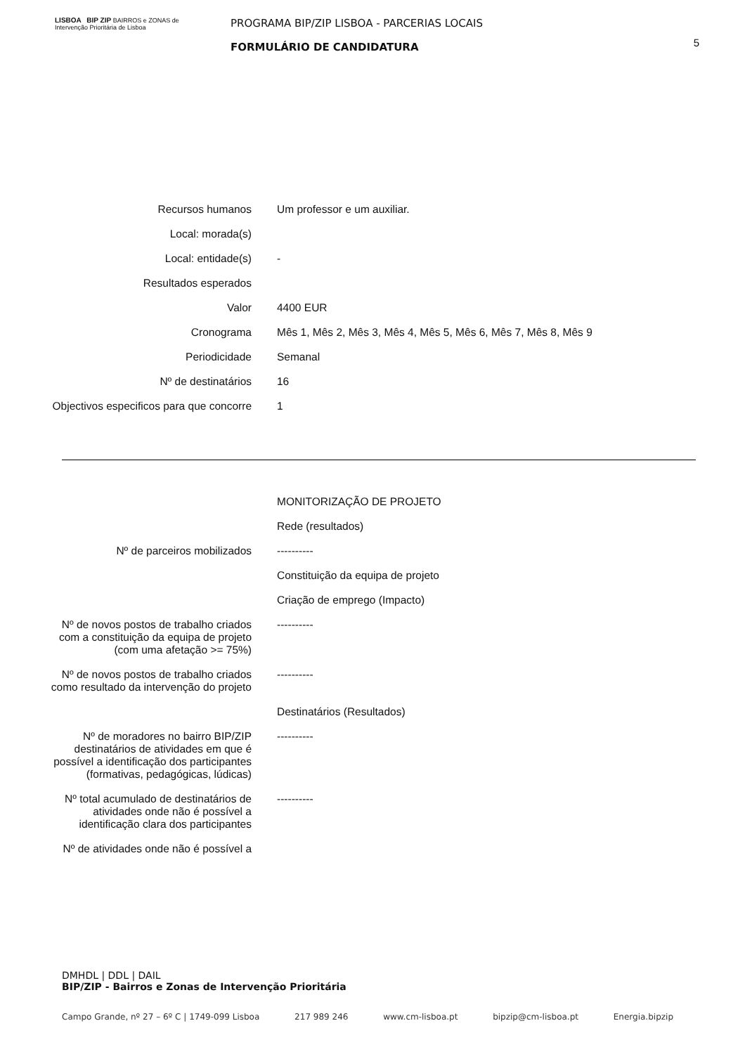LISBOA BIP ZIP BAIRROS e ZONAS de Intervenção Prioritária de Lisboa
PROGRAMA BIP/ZIP LISBOA - PARCERIAS LOCAIS
FORMULÁRIO DE CANDIDATURA
5
| Recursos humanos | Um professor e um auxiliar. |
| Local: morada(s) | |
| Local: entidade(s) | - |
| Resultados esperados | |
| Valor | 4400 EUR |
| Cronograma | Mês 1, Mês 2, Mês 3, Mês 4, Mês 5, Mês 6, Mês 7, Mês 8, Mês 9 |
| Periodicidade | Semanal |
| Nº de destinatários | 16 |
| Objectivos especificos para que concorre | 1 |
| | MONITORIZAÇÃO DE PROJETO |
| | Rede (resultados) |
| Nº de parceiros mobilizados | ---------- |
| | Constituição da equipa de projeto |
| | Criação de emprego (Impacto) |
| Nº de novos postos de trabalho criados com a constituição da equipa de projeto (com uma afetação >= 75%) | ---------- |
| Nº de novos postos de trabalho criados como resultado da intervenção do projeto | ---------- |
| | Destinatários (Resultados) |
| Nº de moradores no bairro BIP/ZIP destinatários de atividades em que é possível a identificação dos participantes (formativas, pedagógicas, lúdicas) | ---------- |
| Nº total acumulado de destinatários de atividades onde não é possível a identificação clara dos participantes | ---------- |
| Nº de atividades onde não é possível a | |
DMHDL | DDL | DAIL
BIP/ZIP - Bairros e Zonas de Intervenção Prioritária
Campo Grande, nº 27 – 6º C | 1749-099 Lisboa 217 989 246 www.cm-lisboa.pt bipzip@cm-lisboa.pt Energia.bipzip